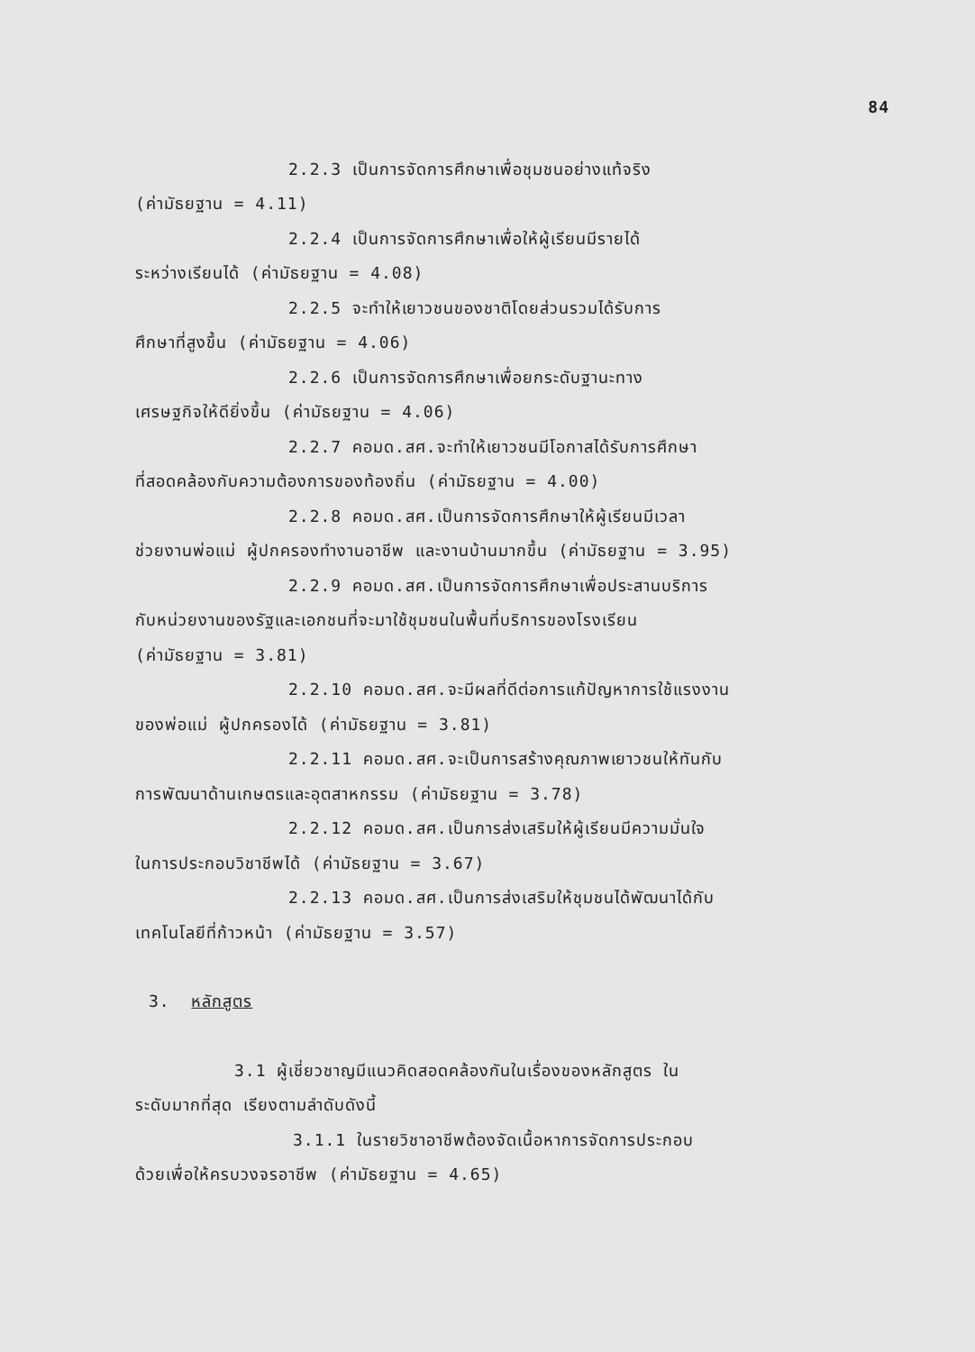84
2.2.3 เป็นการจัดการศึกษาเพื่อชุมชนอย่างแท้จริง
(ค่ามัธยฐาน = 4.11)
2.2.4 เป็นการจัดการศึกษาเพื่อให้ผู้เรียนมีรายได้
ระหว่างเรียนได้ (ค่ามัธยฐาน = 4.08)
2.2.5 จะทำให้เยาวชนของชาติโดยส่วนรวมได้รับการ
ศึกษาที่สูงขึ้น (ค่ามัธยฐาน = 4.06)
2.2.6 เป็นการจัดการศึกษาเพื่อยกระดับฐานะทาง
เศรษฐกิจให้ดียิ่งขึ้น (ค่ามัธยฐาน = 4.06)
2.2.7 คอมด.สศ.จะทำให้เยาวชนมีโอกาสได้รับการศึกษา
ที่สอดคล้องกับความต้องการของท้องถิ่น (ค่ามัธยฐาน = 4.00)
2.2.8 คอมด.สศ.เป็นการจัดการศึกษาให้ผู้เรียนมีเวลา
ช่วยงานพ่อแม่ ผู้ปกครองทำงานอาชีพ และงานบ้านมากขึ้น (ค่ามัธยฐาน = 3.95)
2.2.9 คอมด.สศ.เป็นการจัดการศึกษาเพื่อประสานบริการ
กับหน่วยงานของรัฐและเอกชนที่จะมาใช้ชุมชนในพื้นที่บริการของโรงเรียน
(ค่ามัธยฐาน = 3.81)
2.2.10 คอมด.สศ.จะมีผลที่ดีต่อการแก้ปัญหาการใช้แรงงาน
ของพ่อแม่ ผู้ปกครองได้ (ค่ามัธยฐาน = 3.81)
2.2.11 คอมด.สศ.จะเป็นการสร้างคุณภาพเยาวชนให้ทันกับ
การพัฒนาด้านเกษตรและอุตสาหกรรม (ค่ามัธยฐาน = 3.78)
2.2.12 คอมด.สศ.เป็นการส่งเสริมให้ผู้เรียนมีความมั่นใจ
ในการประกอบวิชาชีพได้ (ค่ามัธยฐาน = 3.67)
2.2.13 คอมด.สศ.เป็นการส่งเสริมให้ชุมชนได้พัฒนาได้กับ
เทคโนโลยีที่ก้าวหน้า (ค่ามัธยฐาน = 3.57)
3. หลักสูตร
3.1 ผู้เชี่ยวชาญมีแนวคิดสอดคล้องกันในเรื่องของหลักสูตร ใน
ระดับมากที่สุด เรียงตามลำดับดังนี้
3.1.1 ในรายวิชาอาชีพต้องจัดเนื้อหาการจัดการประกอบ
ด้วยเพื่อให้ครบวงจรอาชีพ (ค่ามัธยฐาน = 4.65)